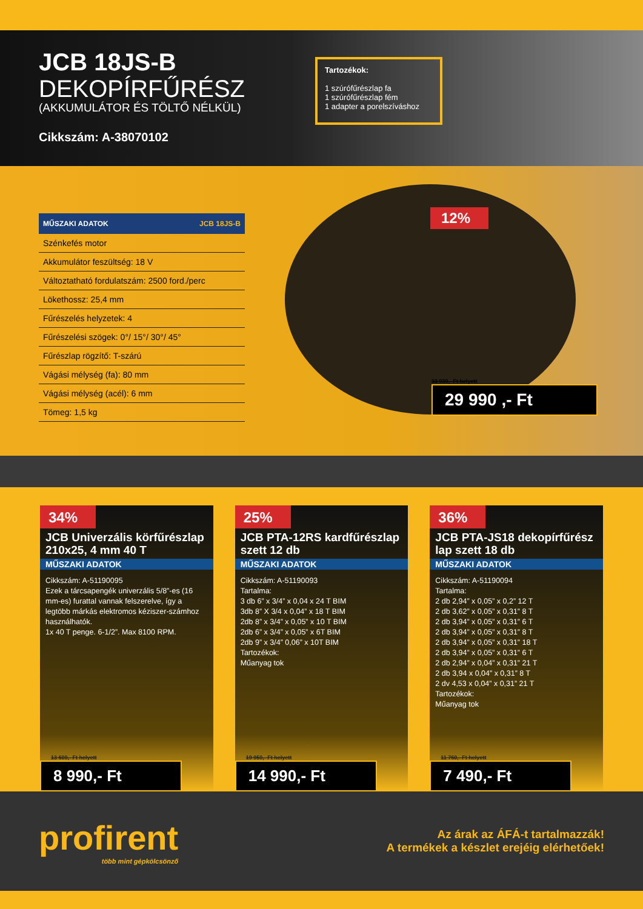JCB 18JS-B
DEKOPÍRFŰRÉSZ
(AKKUMULÁTOR ÉS TÖLTŐ NÉLKÜL)
Cikkszám: A-38070102
Tartozékok:
1 szúrófűrészlap fa
1 szúrófűrészlap fém
1 adapter a porelszíváshoz
| MŰSZAKI ADATOK | JCB 18JS-B |
| --- | --- |
| Szénkefés motor | |
| Akkumulátor feszültség: 18 V | |
| Változtatható fordulatszám: 2500 ford./perc | |
| Lökethossz: 25,4 mm | |
| Fűrészelés helyzetek: 4 | |
| Fűrészelési szögek: 0°/ 15°/ 30°/ 45° | |
| Fűrészlap rögzítő: T-szárú | |
| Vágási mélység (fa): 80 mm | |
| Vágási mélység (acél): 6 mm | |
| Tömeg: 1,5 kg | |
12%
33 939,- Ft helyett
29 990 ,- Ft
34%
JCB Univerzális körfűrészlap 210x25, 4 mm 40 T
MŰSZAKI ADATOK
Cikkszám: A-51190095
Ezek a tárcsapengék univerzális 5/8”-es (16 mm-es) furattal vannak felszerelve, így a legtöbb márkás elektromos kéziszer-számhoz használhatók.
1x 40 T penge. 6-1/2”. Max 8100 RPM.
13 600,- Ft helyett
8 990,- Ft
25%
JCB PTA-12RS kardfűrészlap szett 12 db
MŰSZAKI ADATOK
Cikkszám: A-51190093
Tartalma:
3 db 6” x 3/4” x 0,04 x 24 T BIM
3db 8” X 3/4 x 0,04” x 18 T BIM
2db 8” x 3/4” x 0,05” x 10 T BIM
2db 6” x 3/4” x 0,05” x 6T BIM
2db 9” x 3/4” 0,06” x 10T BIM
Tartozékok:
Műanyag tok
19 950,- Ft helyett
14 990,- Ft
36%
JCB PTA-JS18 dekopírfűrész lap szett 18 db
MŰSZAKI ADATOK
Cikkszám: A-51190094
Tartalma:
2 db 2,94” x 0,05” x 0,2” 12 T
2 db 3,62” x 0,05” x 0,31” 8 T
2 db 3,94” x 0,05” x 0,31” 6 T
2 db 3,94” x 0,05” x 0,31” 8 T
2 db 3,94” x 0,05” x 0,31” 18 T
2 db 3,94” x 0,05” x 0,31” 6 T
2 db 2,94” x 0,04” x 0,31” 21 T
2 db 3,94 x 0,04” x 0,31” 8 T
2 dv 4,53 x 0,04” x 0,31” 21 T
Tartozékok:
Műanyag tok
11 760,- Ft helyett
7 490,- Ft
profirent
több mint gépkölcsönző
Az árak az ÁFÁ-t tartalmazzák!
A termékek a készlet erejéig elérhetőek!